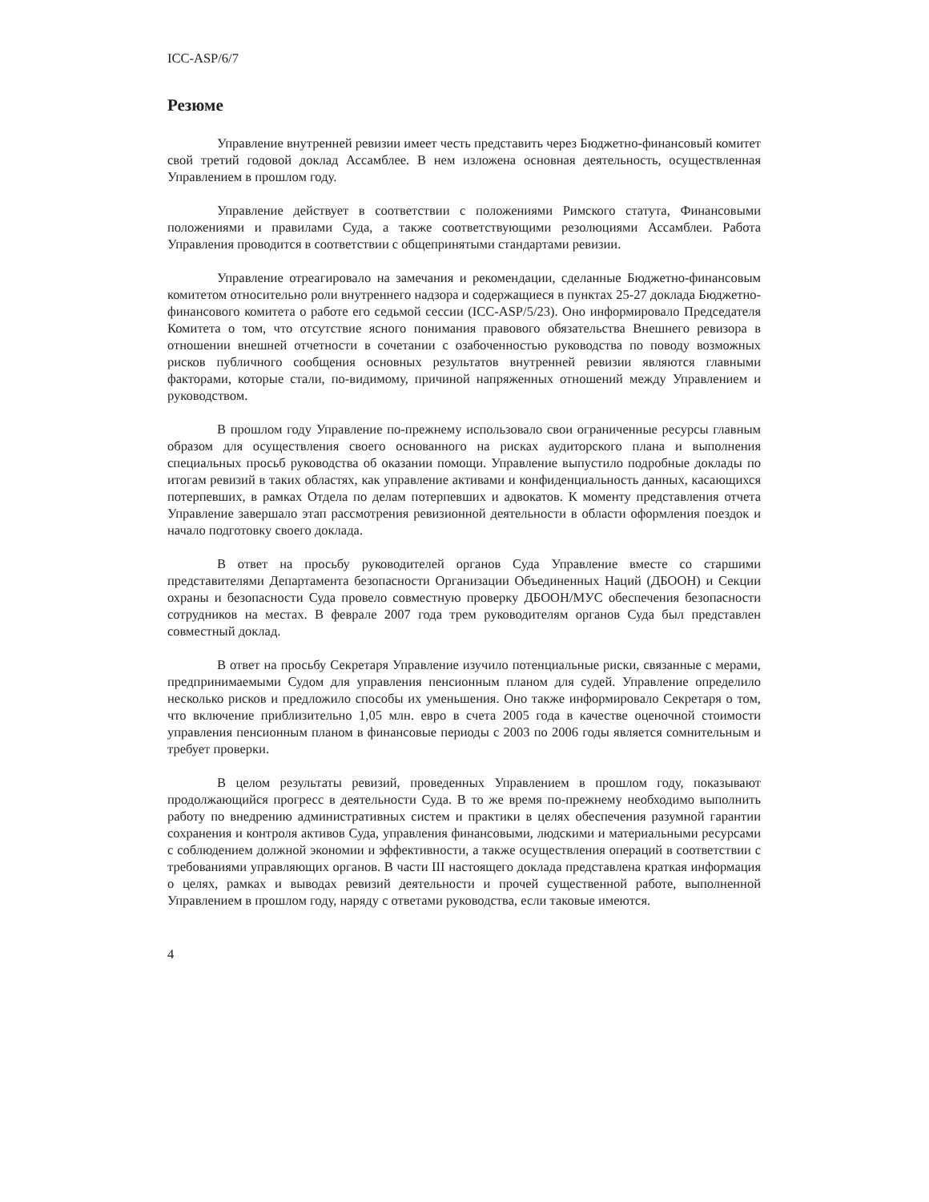ICC-ASP/6/7
Резюме
Управление внутренней ревизии имеет честь представить через Бюджетно-финансовый комитет свой третий годовой доклад Ассамблее. В нем изложена основная деятельность, осуществленная Управлением в прошлом году.
Управление действует в соответствии с положениями Римского статута, Финансовыми положениями и правилами Суда, а также соответствующими резолюциями Ассамблеи. Работа Управления проводится в соответствии с общепринятыми стандартами ревизии.
Управление отреагировало на замечания и рекомендации, сделанные Бюджетно-финансовым комитетом относительно роли внутреннего надзора и содержащиеся в пунктах 25-27 доклада Бюджетно-финансового комитета о работе его седьмой сессии (ICC-ASP/5/23). Оно информировало Председателя Комитета о том, что отсутствие ясного понимания правового обязательства Внешнего ревизора в отношении внешней отчетности в сочетании с озабоченностью руководства по поводу возможных рисков публичного сообщения основных результатов внутренней ревизии являются главными факторами, которые стали, по-видимому, причиной напряженных отношений между Управлением и руководством.
В прошлом году Управление по-прежнему использовало свои ограниченные ресурсы главным образом для осуществления своего основанного на рисках аудиторского плана и выполнения специальных просьб руководства об оказании помощи. Управление выпустило подробные доклады по итогам ревизий в таких областях, как управление активами и конфиденциальность данных, касающихся потерпевших, в рамках Отдела по делам потерпевших и адвокатов. К моменту представления отчета Управление завершало этап рассмотрения ревизионной деятельности в области оформления поездок и начало подготовку своего доклада.
В ответ на просьбу руководителей органов Суда Управление вместе со старшими представителями Департамента безопасности Организации Объединенных Наций (ДБООН) и Секции охраны и безопасности Суда провело совместную проверку ДБООН/МУС обеспечения безопасности сотрудников на местах. В феврале 2007 года трем руководителям органов Суда был представлен совместный доклад.
В ответ на просьбу Секретаря Управление изучило потенциальные риски, связанные с мерами, предпринимаемыми Судом для управления пенсионным планом для судей. Управление определило несколько рисков и предложило способы их уменьшения. Оно также информировало Секретаря о том, что включение приблизительно 1,05 млн. евро в счета 2005 года в качестве оценочной стоимости управления пенсионным планом в финансовые периоды с 2003 по 2006 годы является сомнительным и требует проверки.
В целом результаты ревизий, проведенных Управлением в прошлом году, показывают продолжающийся прогресс в деятельности Суда. В то же время по-прежнему необходимо выполнить работу по внедрению административных систем и практики в целях обеспечения разумной гарантии сохранения и контроля активов Суда, управления финансовыми, людскими и материальными ресурсами с соблюдением должной экономии и эффективности, а также осуществления операций в соответствии с требованиями управляющих органов. В части III настоящего доклада представлена краткая информация о целях, рамках и выводах ревизий деятельности и прочей существенной работе, выполненной Управлением в прошлом году, наряду с ответами руководства, если таковые имеются.
4